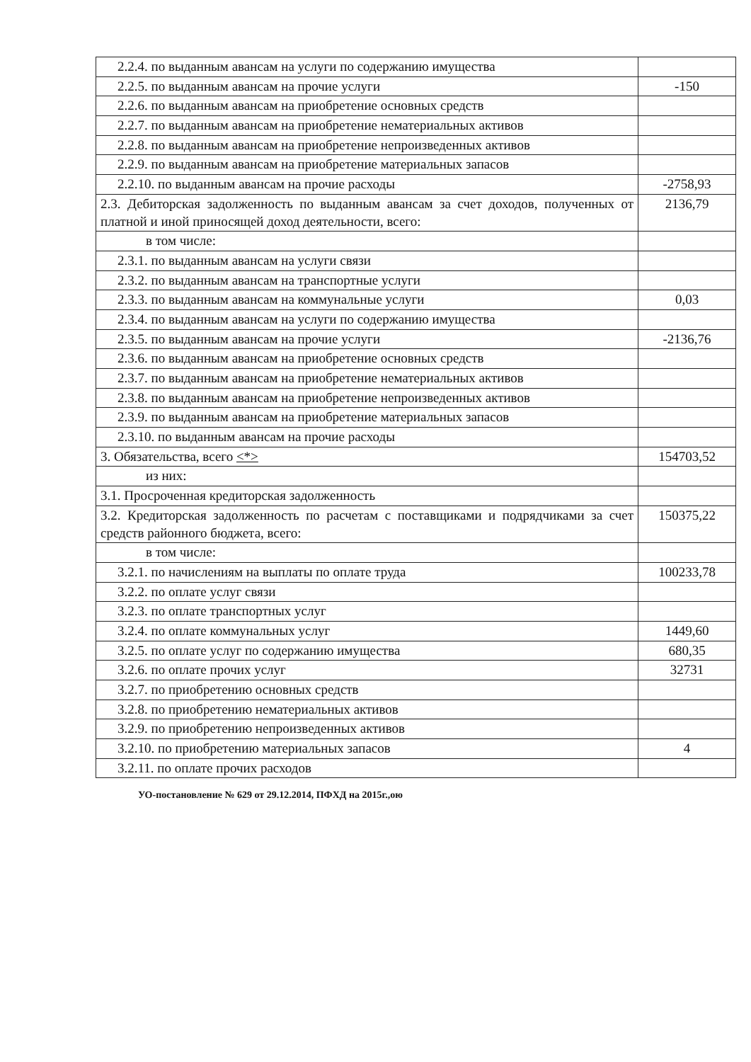| 2.2.4. по выданным авансам на услуги по содержанию имущества | |
| 2.2.5. по выданным авансам на прочие услуги | -150 |
| 2.2.6. по выданным авансам на приобретение основных средств | |
| 2.2.7. по выданным авансам на приобретение нематериальных активов | |
| 2.2.8. по выданным авансам на приобретение непроизведенных активов | |
| 2.2.9. по выданным авансам на приобретение материальных запасов | |
| 2.2.10. по выданным авансам на прочие расходы | -2758,93 |
| 2.3. Дебиторская задолженность по выданным авансам за счет доходов, полученных от платной и иной приносящей доход деятельности, всего: | 2136,79 |
| в том числе: | |
| 2.3.1. по выданным авансам на услуги связи | |
| 2.3.2. по выданным авансам на транспортные услуги | |
| 2.3.3. по выданным авансам на коммунальные услуги | 0,03 |
| 2.3.4. по выданным авансам на услуги по содержанию имущества | |
| 2.3.5. по выданным авансам на прочие услуги | -2136,76 |
| 2.3.6. по выданным авансам на приобретение основных средств | |
| 2.3.7. по выданным авансам на приобретение нематериальных активов | |
| 2.3.8. по выданным авансам на приобретение непроизведенных активов | |
| 2.3.9. по выданным авансам на приобретение материальных запасов | |
| 2.3.10. по выданным авансам на прочие расходы | |
| 3. Обязательства, всего <*> | 154703,52 |
| из них: | |
| 3.1. Просроченная кредиторская задолженность | |
| 3.2. Кредиторская задолженность по расчетам с поставщиками и подрядчиками за счет средств районного бюджета, всего: | 150375,22 |
| в том числе: | |
| 3.2.1. по начислениям на выплаты по оплате труда | 100233,78 |
| 3.2.2. по оплате услуг связи | |
| 3.2.3. по оплате транспортных услуг | |
| 3.2.4. по оплате коммунальных услуг | 1449,60 |
| 3.2.5. по оплате услуг по содержанию имущества | 680,35 |
| 3.2.6. по оплате прочих услуг | 32731 |
| 3.2.7. по приобретению основных средств | |
| 3.2.8. по приобретению нематериальных активов | |
| 3.2.9. по приобретению непроизведенных активов | |
| 3.2.10. по приобретению материальных запасов | 4 |
| 3.2.11. по оплате прочих расходов | |
УО-постановление № 629 от 29.12.2014, ПФХД на 2015г.,ою